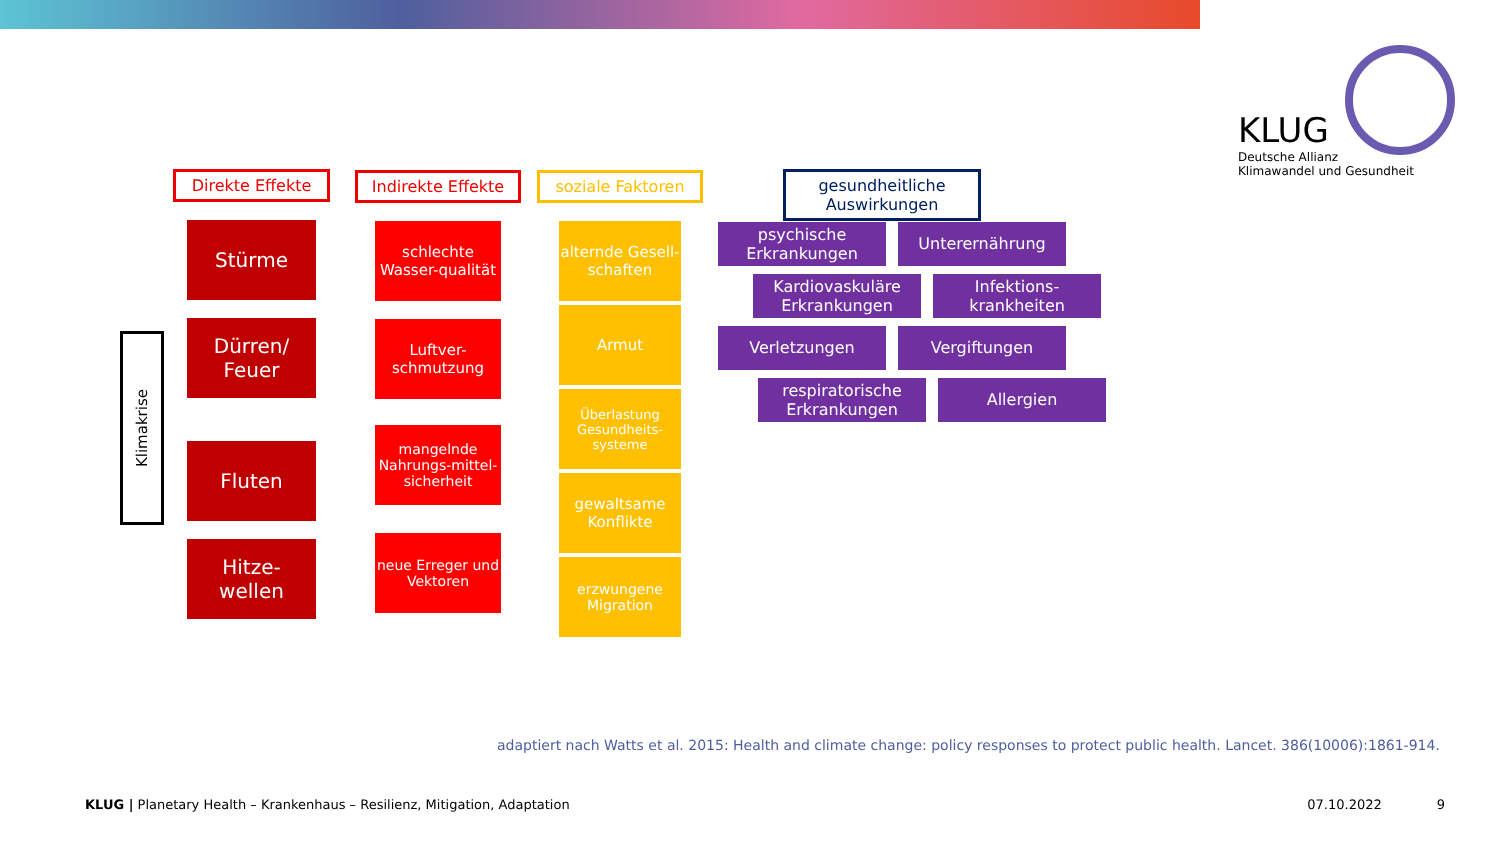KLUG
Deutsche Allianz
Klimawandel und Gesundheit
Klimakrise
Direkte Effekte
Stürme
Dürren/
Feuer
Fluten
Hitze-
wellen
Indirekte Effekte
schlechte Wasser-qualität
Luftver-schmutzung
mangelnde Nahrungs-mittel-sicherheit
neue Erreger und Vektoren
soziale Faktoren
alternde Gesell-schaften
Armut
Überlastung Gesundheits-systeme
gewaltsame Konflikte
erzwungene Migration
gesundheitliche Auswirkungen
psychische Erkrankungen
Unterernährung
Kardiovaskuläre Erkrankungen
Infektions-krankheiten
Verletzungen
Vergiftungen
respiratorische Erkrankungen
Allergien
adaptiert nach Watts et al. 2015: Health and climate change: policy responses to protect public health. Lancet. 386(10006):1861-914.
KLUG | Planetary Health – Krankenhaus – Resilienz, Mitigation, Adaptation 07.10.2022 9